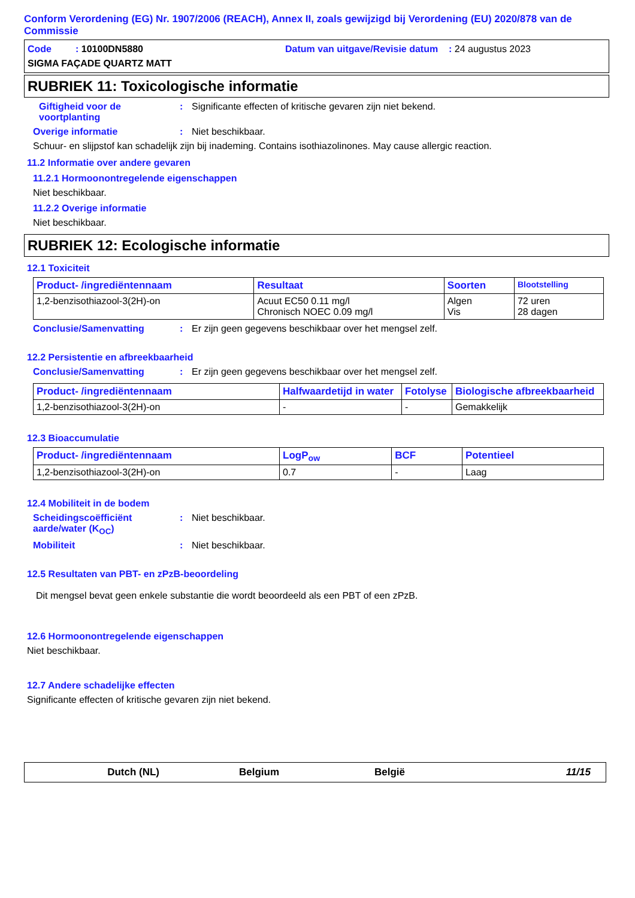Conform Verordening (EG) Nr. 1907/2006 (REACH), Annex II, zoals gewijzigd bij Verordening (EU) 2020/878 van de Commissie
Code : 10100DN5880
Datum van uitgave/Revisie datum : 24 augustus 2023
SIGMA FAÇADE QUARTZ MATT
RUBRIEK 11: Toxicologische informatie
Giftigheid voor de voortplanting
: Significante effecten of kritische gevaren zijn niet bekend.
Overige informatie : Niet beschikbaar.
Schuur- en slijpstof kan schadelijk zijn bij inademing. Contains isothiazolinones. May cause allergic reaction.
11.2 Informatie over andere gevaren
11.2.1 Hormoonontregelende eigenschappen
Niet beschikbaar.
11.2.2 Overige informatie
Niet beschikbaar.
RUBRIEK 12: Ecologische informatie
12.1 Toxiciteit
| Product- /ingrediëntennaam | Resultaat | Soorten | Blootstelling |
| --- | --- | --- | --- |
| 1,2-benzisothiazool-3(2H)-on | Acuut EC50 0.11 mg/l Chronisch NOEC 0.09 mg/l | Algen Vis | 72 uren 28 dagen |
Conclusie/Samenvatting : Er zijn geen gegevens beschikbaar over het mengsel zelf.
12.2 Persistentie en afbreekbaarheid
Conclusie/Samenvatting : Er zijn geen gegevens beschikbaar over het mengsel zelf.
| Product- /ingrediëntennaam | Halfwaardetijd in water | Fotolyse | Biologische afbreekbaarheid |
| --- | --- | --- | --- |
| 1,2-benzisothiazool-3(2H)-on | - | - | Gemakkelijk |
12.3 Bioaccumulatie
| Product- /ingrediëntennaam | LogP<sub>ow</sub> | BCF | Potentieel |
| --- | --- | --- | --- |
| 1,2-benzisothiazool-3(2H)-on | 0.7 | - | Laag |
12.4 Mobiliteit in de bodem
Scheidingscoëfficiënt aarde/water (K<sub>OC</sub>)
: Niet beschikbaar.
Mobiliteit : Niet beschikbaar.
12.5 Resultaten van PBT- en zPzB-beoordeling
Dit mengsel bevat geen enkele substantie die wordt beoordeeld als een PBT of een zPzB.
12.6 Hormoonontregelende eigenschappen
Niet beschikbaar.
12.7 Andere schadelijke effecten
Significante effecten of kritische gevaren zijn niet bekend.
Dutch (NL) Belgium België 11/15